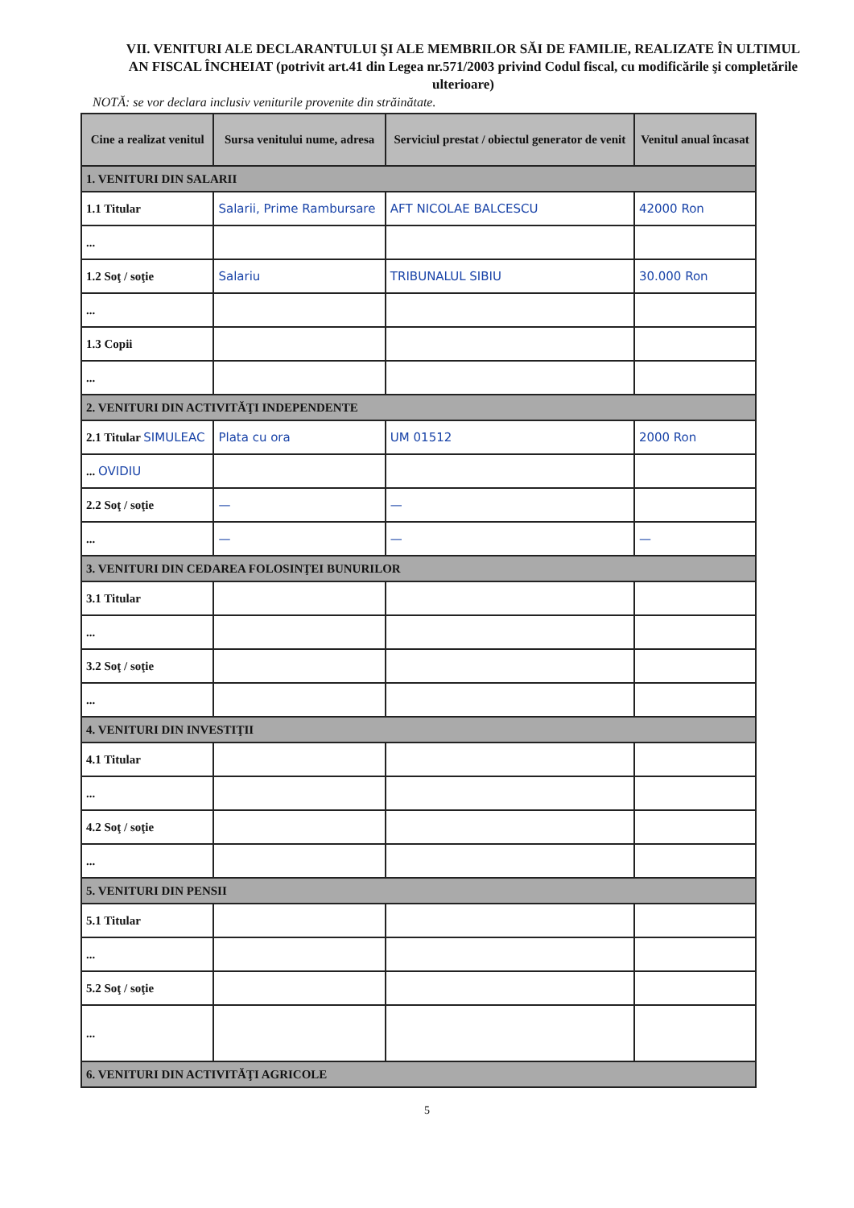VII. VENITURI ALE DECLARANTULUI ŞI ALE MEMBRILOR SĂI DE FAMILIE, REALIZATE ÎN ULTIMUL AN FISCAL ÎNCHEIAT (potrivit art.41 din Legea nr.571/2003 privind Codul fiscal, cu modificările şi completările ulterioare)
NOTĂ: se vor declara inclusiv veniturile provenite din străinătate.
| Cine a realizat venitul | Sursa venitului nume, adresa | Serviciul prestat / obiectul generator de venit | Venitul anual încasat |
| --- | --- | --- | --- |
| 1. VENITURI DIN SALARII | | | |
| 1.1 Titular | Salarii, Prime Rambursare | AFT NICOLAE BALCESCU | 42000 Ron |
| ... | | | |
| 1.2 Soţ / soţie | Salariu | TRIBUNALUL SIBIU | 30.000 Ron |
| ... | | | |
| 1.3 Copii | | | |
| ... | | | |
| 2. VENITURI DIN ACTIVITĂŢI INDEPENDENTE | | | |
| 2.1 Titular SIMULEAC | Plata cu ora | UM 01512 | 2000 Ron |
| ... OVIDIU | | | |
| 2.2 Soţ / soţie | — | — | |
| ... | — | — | — |
| 3. VENITURI DIN CEDAREA FOLOSINŢEI BUNURILOR | | | |
| 3.1 Titular | | | |
| ... | | | |
| 3.2 Soţ / soţie | | | |
| ... | | | |
| 4. VENITURI DIN INVESTIŢII | | | |
| 4.1 Titular | | | |
| ... | | | |
| 4.2 Soţ / soţie | | | |
| ... | | | |
| 5. VENITURI DIN PENSII | | | |
| 5.1 Titular | | | |
| ... | | | |
| 5.2 Soţ / soţie | | | |
| ... | | | |
| 6. VENITURI DIN ACTIVITĂŢI AGRICOLE | | | |
5